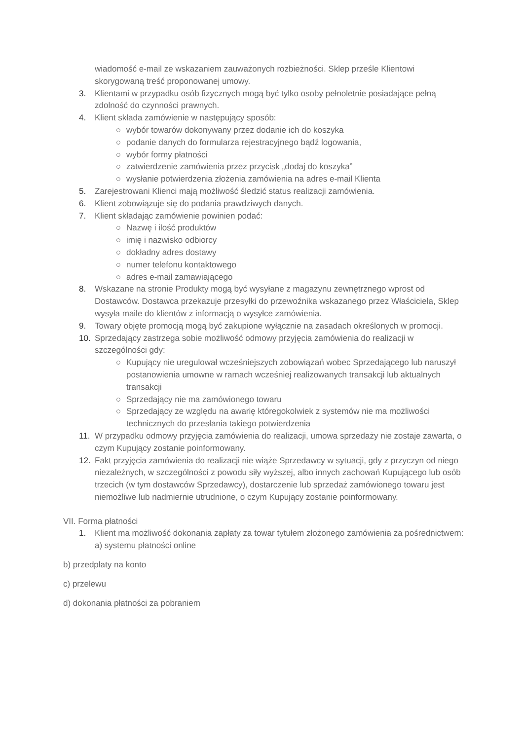wiadomość e-mail ze wskazaniem zauważonych rozbieżności. Sklep prześle Klientowi skorygowaną treść proponowanej umowy.
3. Klientami w przypadku osób fizycznych mogą być tylko osoby pełnoletnie posiadające pełną zdolność do czynności prawnych.
4. Klient składa zamówienie w następujący sposób:
○ wybór towarów dokonywany przez dodanie ich do koszyka
○ podanie danych do formularza rejestracyjnego bądź logowania,
○ wybór formy płatności
○ zatwierdzenie zamówienia przez przycisk „dodaj do koszyka”
○ wysłanie potwierdzenia złożenia zamówienia na adres e-mail Klienta
5. Zarejestrowani Klienci mają możliwość śledzić status realizacji zamówienia.
6. Klient zobowiązuje się do podania prawdziwych danych.
7. Klient składając zamówienie powinien podać:
○ Nazwę i ilość produktów
○ imię i nazwisko odbiorcy
○ dokładny adres dostawy
○ numer telefonu kontaktowego
○ adres e-mail zamawiającego
8. Wskazane na stronie Produkty mogą być wysyłane z magazynu zewnętrznego wprost od Dostawców. Dostawca przekazuje przesyłki do przewoźnika wskazanego przez Właściciela, Sklep wysyła maile do klientów z informacją o wysyłce zamówienia.
9. Towary objęte promocją mogą być zakupione wyłącznie na zasadach określonych w promocji.
10. Sprzedający zastrzega sobie możliwość odmowy przyjęcia zamówienia do realizacji w szczególności gdy:
○ Kupujący nie uregulował wcześniejszych zobowiązań wobec Sprzedającego lub naruszył postanowienia umowne w ramach wcześniej realizowanych transakcji lub aktualnych transakcji
○ Sprzedający nie ma zamówionego towaru
○ Sprzedający ze względu na awarię któregokolwiek z systemów nie ma możliwości technicznych do przesłania takiego potwierdzenia
11. W przypadku odmowy przyjęcia zamówienia do realizacji, umowa sprzedaży nie zostaje zawarta, o czym Kupujący zostanie poinformowany.
12. Fakt przyjęcia zamówienia do realizacji nie wiąże Sprzedawcy w sytuacji, gdy z przyczyn od niego niezależnych, w szczególności z powodu siły wyższej, albo innych zachowań Kupującego lub osób trzecich (w tym dostawców Sprzedawcy), dostarczenie lub sprzedaż zamówionego towaru jest niemożliwe lub nadmiernie utrudnione, o czym Kupujący zostanie poinformowany.
VII. Forma płatności
1. Klient ma możliwość dokonania zapłaty za towar tytułem złożonego zamówienia za pośrednictwem:
a) systemu płatności online
b) przedpłaty na konto
c) przelewu
d) dokonania płatności za pobraniem